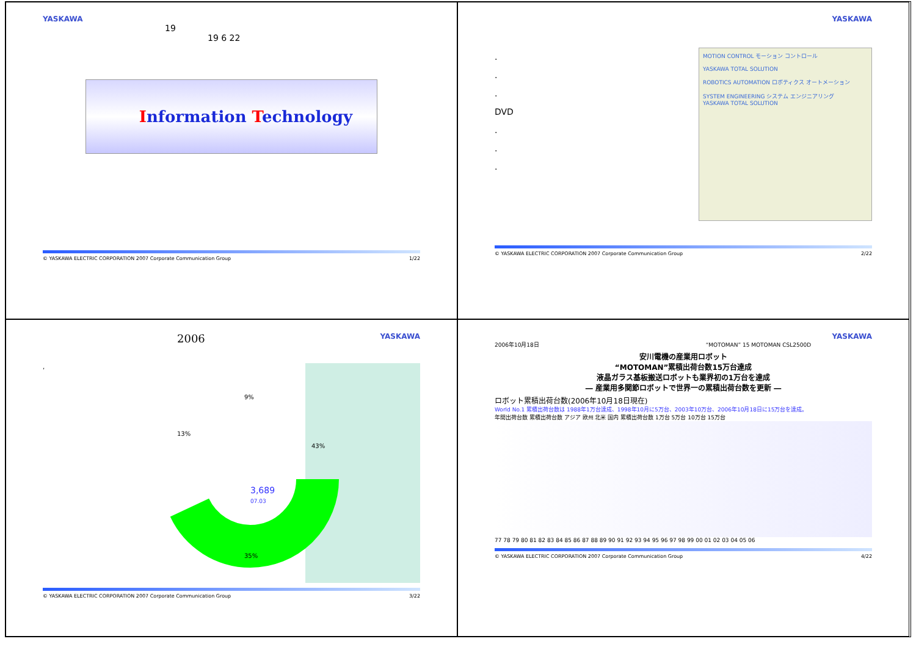YASKAWA
19
19 6 22
Information Technology
© YASKAWA ELECTRIC CORPORATION 2007 Corporate Communication Group 1/22
YASKAWA
.
.
.
DVD
.
.
.
MOTION CONTROL モーション コントロール
YASKAWA TOTAL SOLUTION
ROBOTICS AUTOMATION ロボティクス オートメーション
SYSTEM ENGINEERING システム エンジニアリング
YASKAWA TOTAL SOLUTION
© YASKAWA ELECTRIC CORPORATION 2007 Corporate Communication Group 2/22
2006 YASKAWA
,
9%
13%
43%
3,689
07.03
35%
© YASKAWA ELECTRIC CORPORATION 2007 Corporate Communication Group 3/22
YASKAWA
2006年10月18日 “MOTOMAN” 15 MOTOMAN CSL2500D
安川電機の産業用ロボット
“MOTOMAN”累積出荷台数15万台達成
液晶ガラス基板搬送ロボットも業界初の1万台を達成
― 産業用多関節ロボットで世界一の累積出荷台数を更新 ―
ロボット累積出荷台数(2006年10月18日現在)
World No.1 累積出荷台数は 1988年1万台達成、1998年10月に5万台、2003年10万台、2006年10月18日に15万台を達成。
年間出荷台数 累積出荷台数 アジア 欧州 北米 国内 累積出荷台数 1万台 5万台 10万台 15万台
77 78 79 80 81 82 83 84 85 86 87 88 89 90 91 92 93 94 95 96 97 98 99 00 01 02 03 04 05 06
© YASKAWA ELECTRIC CORPORATION 2007 Corporate Communication Group 4/22